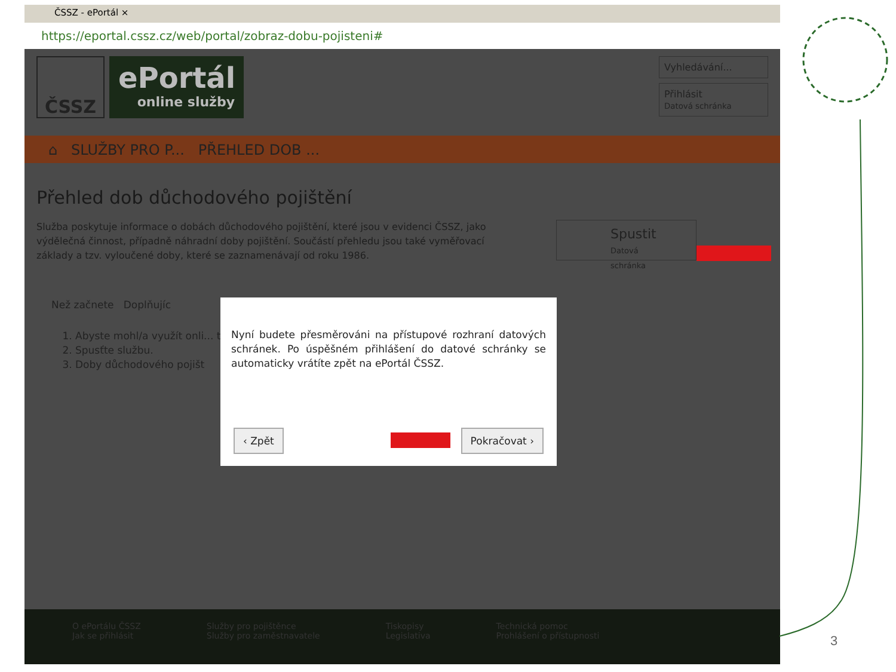ČSSZ - ePortál ×
https://eportal.cssz.cz/web/portal/zobraz-dobu-pojisteni#
ČSSZ
ePortál
online služby
Vyhledávání...
Přihlásit
Datová schránka
⌂ SLUŽBY PRO P... PŘEHLED DOB ...
Přehled dob důchodového pojištění
Služba poskytuje informace o dobách důchodového pojištění, které jsou v evidenci ČSSZ, jako výdělečná činnost, případně náhradní doby pojištění. Součástí přehledu jsou také vyměřovací základy a tzv. vyloučené doby, které se zaznamenávají od roku 1986.
Spustit
Datová schránka
Než začnete Doplňujíc
1. Abyste mohl/a využít onli... tálu ČSSZ.
2. Spusťte službu.
3. Doby důchodového pojišt
Nyní budete přesměrováni na přístupové rozhraní datových schránek. Po úspěšném přihlášení do datové schránky se automaticky vrátíte zpět na ePortál ČSSZ.
‹ Zpět Pokračovat ›
O ePortálu ČSSZ
Jak se přihlásit
Služby pro pojištěnce
Služby pro zaměstnavatele
Tiskopisy
Legislativa
Technická pomoc
Prohlášení o přístupnosti
3